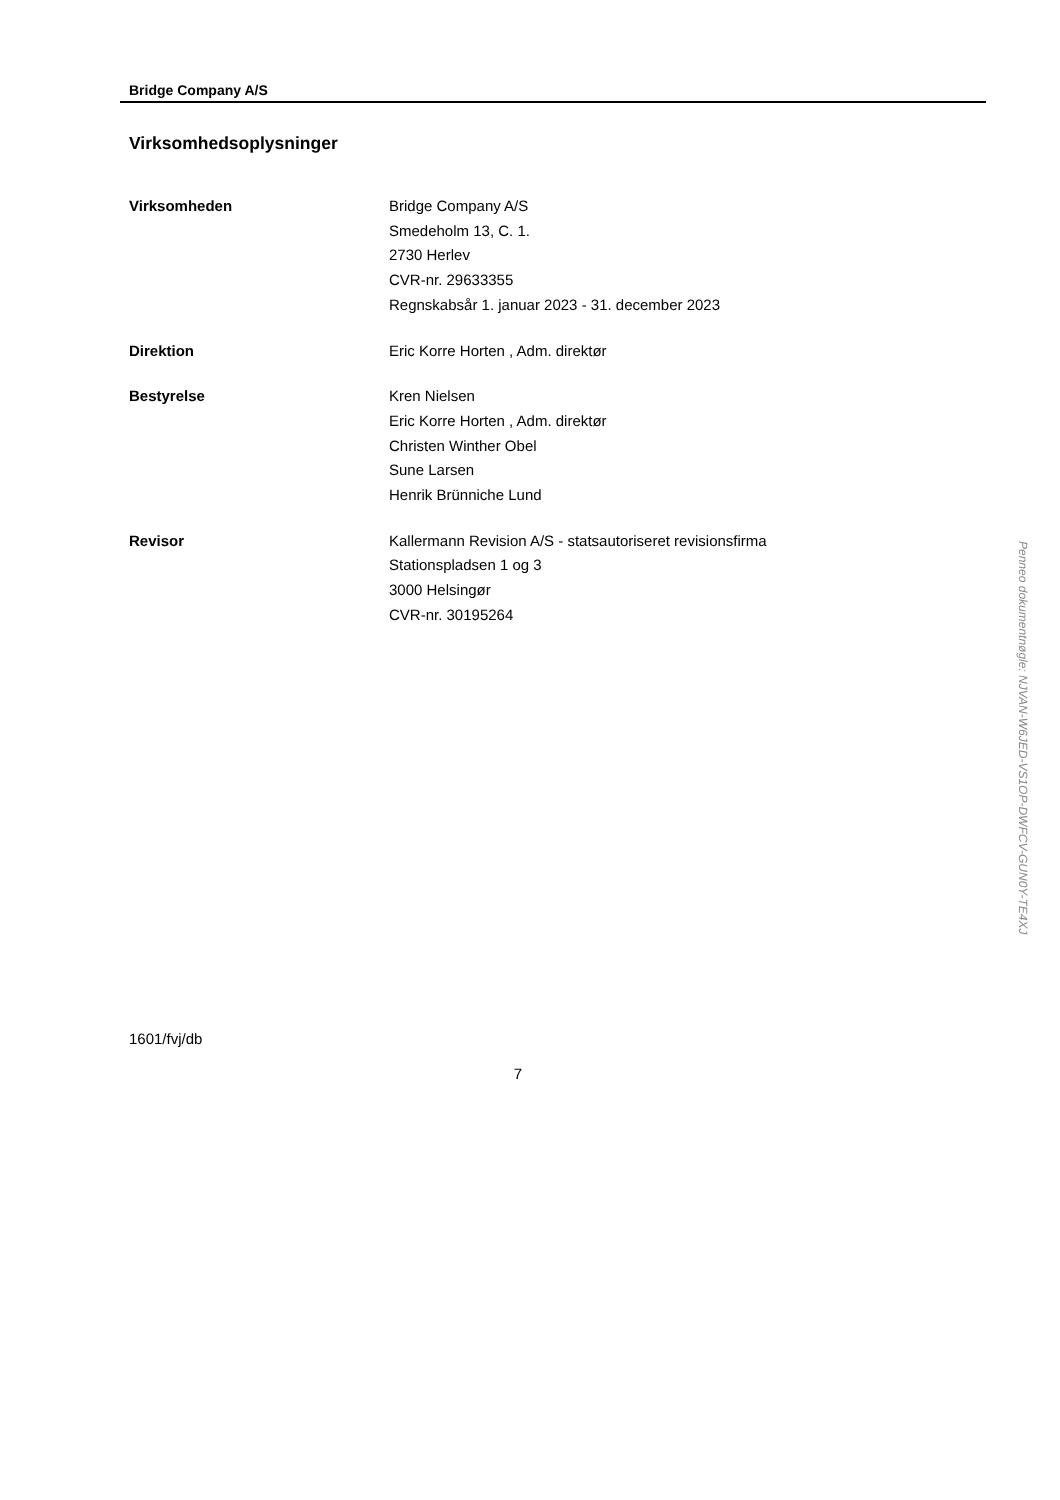Bridge Company A/S
Virksomhedsoplysninger
Virksomheden Bridge Company A/S
Smedeholm 13, C. 1.
2730 Herlev
CVR-nr. 29633355
Regnskabsår 1. januar 2023 - 31. december 2023
Direktion Eric Korre Horten , Adm. direktør
Bestyrelse Kren Nielsen
Eric Korre Horten , Adm. direktør
Christen Winther Obel
Sune Larsen
Henrik Brünniche Lund
Revisor Kallermann Revision A/S - statsautoriseret revisionsfirma
Stationspladsen 1 og 3
3000 Helsingør
CVR-nr. 30195264
1601/fvj/db
7
Penneo dokumentnøgle: NJVAN-W6JED-VS1OP-DWFCV-GUN0Y-TE4XJ